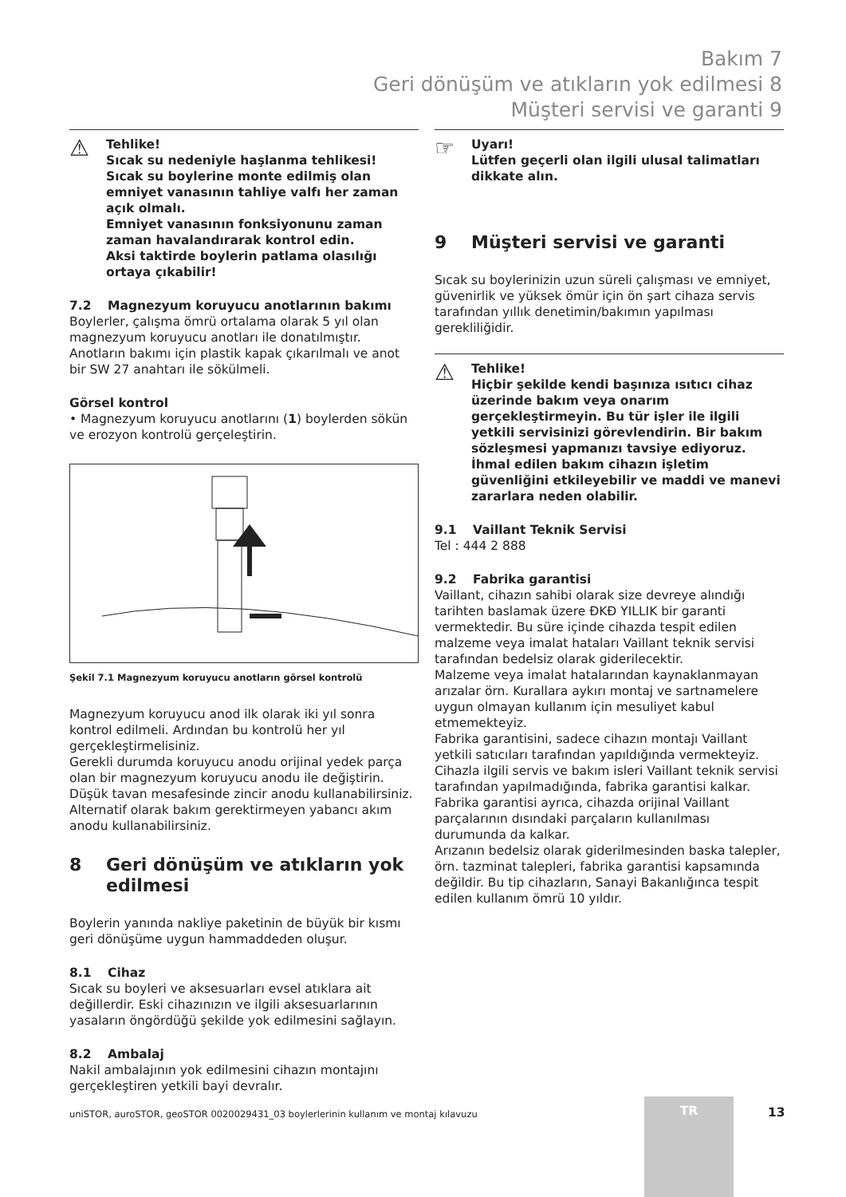Bakım 7
Geri dönüşüm ve atıkların yok edilmesi 8
Müşteri servisi ve garanti 9
⚠
Tehlike!
Sıcak su nedeniyle haşlanma tehlikesi!
Sıcak su boylerine monte edilmiş olan emniyet vanasının tahliye valfı her zaman açık olmalı.
Emniyet vanasının fonksiyonunu zaman zaman havalandırarak kontrol edin.
Aksi taktirde boylerin patlama olasılığı ortaya çıkabilir!
7.2 Magnezyum koruyucu anotlarının bakımı
Boylerler, çalışma ömrü ortalama olarak 5 yıl olan magnezyum koruyucu anotları ile donatılmıştır.
Anotların bakımı için plastik kapak çıkarılmalı ve anot bir SW 27 anahtarı ile sökülmeli.
Görsel kontrol
• Magnezyum koruyucu anotlarını (1) boylerden sökün ve erozyon kontrolü gerçeleştirin.
Şekil 7.1 Magnezyum koruyucu anotların görsel kontrolü
Magnezyum koruyucu anod ilk olarak iki yıl sonra kontrol edilmeli. Ardından bu kontrolü her yıl gerçekleştirmelisiniz.
Gerekli durumda koruyucu anodu orijinal yedek parça olan bir magnezyum koruyucu anodu ile değiştirin.
Düşük tavan mesafesinde zincir anodu kullanabilirsiniz.
Alternatif olarak bakım gerektirmeyen yabancı akım anodu kullanabilirsiniz.
8 Geri dönüşüm ve atıkların yok edilmesi
Boylerin yanında nakliye paketinin de büyük bir kısmı geri dönüşüme uygun hammaddeden oluşur.
8.1 Cihaz
Sıcak su boyleri ve aksesuarları evsel atıklara ait değillerdir. Eski cihazınızın ve ilgili aksesuarlarının yasaların öngördüğü şekilde yok edilmesini sağlayın.
8.2 Ambalaj
Nakil ambalajının yok edilmesini cihazın montajını gerçekleştiren yetkili bayi devralır.
☞
Uyarı!
Lütfen geçerli olan ilgili ulusal talimatları dikkate alın.
9 Müşteri servisi ve garanti
Sıcak su boylerinizin uzun süreli çalışması ve emniyet, güvenirlik ve yüksek ömür için ön şart cihaza servis tarafından yıllık denetimin/bakımın yapılması gerekliliğidir.
⚠
Tehlike!
Hiçbir şekilde kendi başınıza ısıtıcı cihaz üzerinde bakım veya onarım gerçekleştirmeyin. Bu tür işler ile ilgili yetkili servisinizi görevlendirin. Bir bakım sözleşmesi yapmanızı tavsiye ediyoruz.
İhmal edilen bakım cihazın işletim güvenliğini etkileyebilir ve maddi ve manevi zararlara neden olabilir.
9.1 Vaillant Teknik Servisi
Tel : 444 2 888
9.2 Fabrika garantisi
Vaillant, cihazın sahibi olarak size devreye alındığı tarihten baslamak üzere ĐKĐ YILLIK bir garanti vermektedir. Bu süre içinde cihazda tespit edilen malzeme veya imalat hataları Vaillant teknik servisi tarafından bedelsiz olarak giderilecektir.
Malzeme veya imalat hatalarından kaynaklanmayan arızalar örn. Kurallara aykırı montaj ve sartnamelere uygun olmayan kullanım için mesuliyet kabul etmemekteyiz.
Fabrika garantisini, sadece cihazın montajı Vaillant yetkili satıcıları tarafından yapıldığında vermekteyiz. Cihazla ilgili servis ve bakım isleri Vaillant teknik servisi tarafından yapılmadığında, fabrika garantisi kalkar.
Fabrika garantisi ayrıca, cihazda orijinal Vaillant parçalarının dısındaki parçaların kullanılması durumunda da kalkar.
Arızanın bedelsiz olarak giderilmesinden baska talepler, örn. tazminat talepleri, fabrika garantisi kapsamında değildir. Bu tip cihazların, Sanayi Bakanlığınca tespit edilen kullanım ömrü 10 yıldır.
uniSTOR, auroSTOR, geoSTOR 0020029431_03 boylerlerinin kullanım ve montaj kılavuzu
TR
13